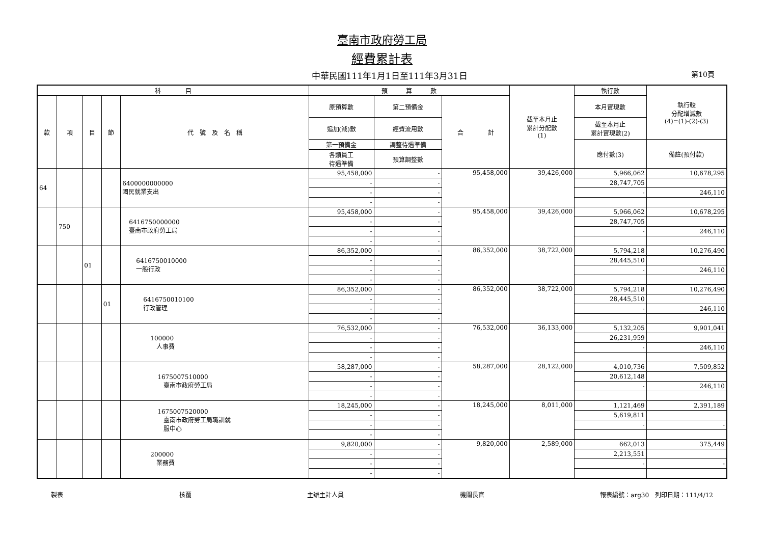臺南市政府勞工局
經費累計表
中華民國111年1月1日至111年3月31日 第10頁
| 科 目 | | | | | 預 算 數 | | | 截至本月止 累計分配數 (1) | 執行數 | 執行較 分配增減數 (4)=(1)-(2)-(3) |
| --- | --- | --- | --- | --- | --- | --- | --- | --- | --- | --- |
| 款 | 項 | 目 | 節 | 代 號 及 名 稱 | 原預算數 | 第二預備金 | 合 計 | | 本月實現數 | |
| | | | | | 追加(減)數 | 經費流用數 | | | 截至本月止 累計實現數(2) | |
| | | | | | 第一預備金 | 調整待遇準備 | | | 應付數(3) | 備註(預付款) |
| | | | | | 各類員工 待遇準備 | 預算調整數 | | | | |
| 64 | | | | 6400000000000 國民就業支出 | 95,458,000 | - | 95,458,000 | 39,426,000 | 5,966,062 | 10,678,295 |
| | | | | | - | - | | | 28,747,705 | |
| | | | | | - | - | | | - | 246,110 |
| | | | | | - | - | | | | |
| | 750 | | | 6416750000000 臺南市政府勞工局 | 95,458,000 | - | 95,458,000 | 39,426,000 | 5,966,062 | 10,678,295 |
| | | | | | - | - | | | 28,747,705 | |
| | | | | | - | - | | | - | 246,110 |
| | | | | | - | - | | | | |
| | | 01 | | 6416750010000 一般行政 | 86,352,000 | - | 86,352,000 | 38,722,000 | 5,794,218 | 10,276,490 |
| | | | | | - | - | | | 28,445,510 | |
| | | | | | - | - | | | - | 246,110 |
| | | | | | - | - | | | | |
| | | | 01 | 6416750010100 行政管理 | 86,352,000 | - | 86,352,000 | 38,722,000 | 5,794,218 | 10,276,490 |
| | | | | | - | - | | | 28,445,510 | |
| | | | | | - | - | | | - | 246,110 |
| | | | | | - | - | | | | |
| | | | | 100000 人事費 | 76,532,000 | - | 76,532,000 | 36,133,000 | 5,132,205 | 9,901,041 |
| | | | | | - | - | | | 26,231,959 | |
| | | | | | - | - | | | - | 246,110 |
| | | | | | - | - | | | | |
| | | | | 1675007510000 臺南市政府勞工局 | 58,287,000 | - | 58,287,000 | 28,122,000 | 4,010,736 | 7,509,852 |
| | | | | | - | - | | | 20,612,148 | |
| | | | | | - | - | | | - | 246,110 |
| | | | | | - | - | | | | |
| | | | | 1675007520000 臺南市政府勞工局職訓就 服中心 | 18,245,000 | - | 18,245,000 | 8,011,000 | 1,121,469 | 2,391,189 |
| | | | | | - | - | | | 5,619,811 | |
| | | | | | - | - | | | - | - |
| | | | | | - | - | | | | |
| | | | | 200000 業務費 | 9,820,000 | - | 9,820,000 | 2,589,000 | 662,013 | 375,449 |
| | | | | | - | - | | | 2,213,551 | |
| | | | | | - | - | | | - | - |
| | | | | | - | - | | | | |
製表 核覆 主辦主計人員 機關長官 報表編號：arg30　列印日期：111/4/12